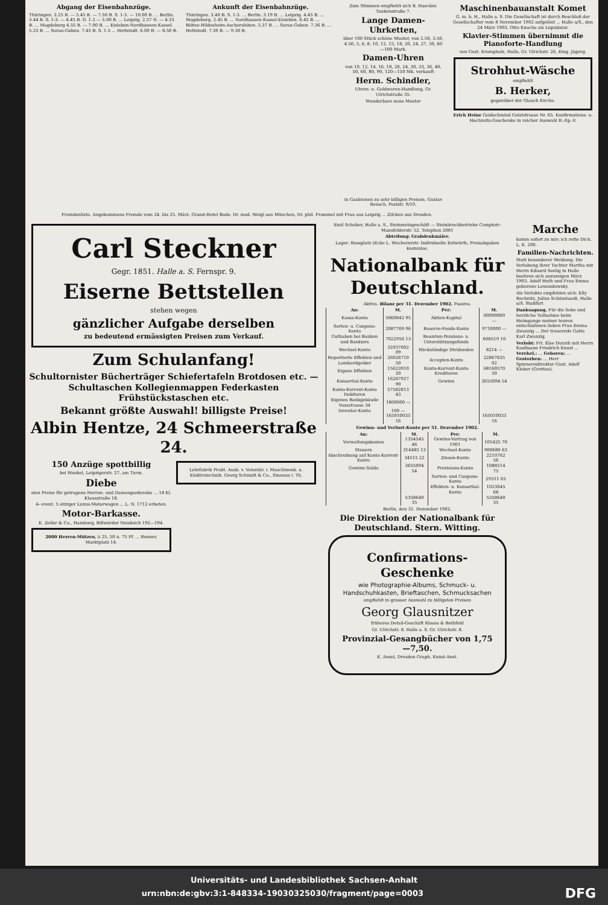Abgang der Eisenbahnzüge.
Thüringen. 3.25 B. — 5.45 B. — 7.50 B. S. 1-3. — 10.00 B. ... Berlin. 3.44 B. S. 1-3. — 4.45 B. D. 1-2 — 5.00 B. ... Leipzig. 2.57 N. — 4.33 B. ... Magdeburg 4.55 B. — 7.00 B. ... Eisleben-Nordhausen-Kassel. 5.25 B. ... Sorau-Guben. 7.45 B. S. 1-3 ... Hettstedt. 6.00 B. — 8.50 B.
Ankunft der Eisenbahnzüge.
Thüringen. 3.40 B. S. 1-3. ... Berlin. 3.19 B. ... Leipzig. 4.45 B. ... Magdeburg. 2.45 B. ... Nordhausen-Kassel-Eisleben. 6.45 B. ... Böhne-Hildesheim-Aschersleben. 5.37 B. ... Sorau-Guben. 7.36 B. ... Hettstedt. 7.30 B. — 9.30 B.
Zum Stimmen empfiehlt sich B. Haecker. Taubenstraße 7.
Lange Damen-Uhrketten,
über 100 Stück schöne Muster, von 2.50, 3.50, 4.50, 5, 6, 8, 10, 12, 15, 18, 20, 24, 27, 30, 60—100 Mark.
Damen-Uhren
von 10, 12, 14, 16, 18, 20, 24, 30, 33, 36, 40, 50, 60, 80, 90, 120—150 Mk. verkauft
Herm. Schindler,
Uhren- u. Goldwaren-Handlung, Gr. Ulrichstraße 35.
Wunderbare neue Muster
in Gaskronen zu sehr billigen Preisen. Gustav Rensch, Poststr. 9/10.
Maschinenbauanstalt Komet
G. m. b. H., Halle a. S. Die Gesellschaft ist durch Beschluß der Gesellschafter vom 8 November 1902 aufgelöst ... Halle a/S., den 24 März 1903. Otto Knoche als Liquidator.
Klavier-Stimmen übernimmt die Pianoforte-Handlung
von Gust. Krompholz, Halle, Gr. Ulrichstr. 26, Eing. Jägerg.
Strohhut-Wäsche
empfiehlt
B. Herker,
gegenüber der Glauch Kirche.
Erich Heine Goldschmied Geiststrasse Nr. 65. Konfirmations- u. Hochzeits-Geschenke in reicher Auswahl R.-Sp.-V.
Fremdenliste. Angekommene Fremde vom 24. bis 25. März. Grand-Hotel Bode. Dr. med. Weigl aus München, Dr. phil. Frommel mit Frau aus Leipzig ... Zilcken aus Dresden.
Carl Steckner
Gegr. 1851. Halle a. S. Fernspr. 9.
Eiserne Bettstellen
stehen wegen
gänzlicher Aufgabe derselben
zu bedeutend ermässigten Preisen zum Verkauf.
Zum Schulanfang!
Schultornister Bücherträger Schiefertafeln Brotdosen etc. — Schultaschen Kollegienmappen Federkasten Frühstückstaschen etc.
Bekannt größte Auswahl! billigste Preise!
Albin Hentze, 24 Schmeerstraße 24.
150 Anzüge spottbillig
bei Wenkel, Leipzigerstr. 27, am Turm.
Diebe
sten Preise für getragene Herren- und Damengarderobe ... 18 Kl. Klausstraße 18.
4- event. 5 sitziger Luxus-Motorwagen ... L. N. 1712 erbeten.
Motor-Barkasse.
E. Zeller & Co., Hamburg, Billwärder Neudeich 192—194.
2000 Herren-Mützen, à 25, 50 u. 75 Pf. ... Renner, Marktplatz 14.
Lehrfabrik Prakt. Ausb. v. Volontär. i. Maschinenb. u. Elektrotechnik. Georg Schmidt & Co., Ilmenau i. Th.
Emil Schober, Halle a. S., Steinmetzgeschäft — Steinbruchbetriebe Comptoir: Mansfelderstr. 52. Telephon 2081
Abteilung: Grabdenkmäler.
Lager: Rossplatz (Ecke L. Wuchererstr. Individuelle Entwürfe, Preisabgaben kostenlos.
Nationalbank für Deutschland.
Aktiva. Bilanz per 31. Dezember 1902. Passiva.
| An: | M. | Per: | M. |
| --- | --- | --- | --- |
| Kassa-Konto | 5660842 95 | Aktien-Kapital | 60000000 — |
| Sorten- u. Coupons-Konto | 2087769 96 | Reserve-Fonds-Konto | 9710000 — |
| Guthaben bei Banken und Bankiers | 7022956 13 | Beamten-Pensions- u. Unterstützungsfonds | 608519 10 |
| Wechsel-Konto | 32937002 09 | Rückständige Dividenden | 8214 — |
| Reportierte Effekten und Lombardgelder | 26026710 50 | Accepten-Konto | 22867635 02 |
| Eigene Effekten | 15623910 20 | Konto-Korrent-Konto Kreditoren | 68160570 50 |
| Konsortial-Konto | 16267927 90 | Gewinn | 3655094 54 |
| Konto-Korrent-Konto Debitoren | 57582813 43 | | |
| Eigenes Bankgebäude Vossstrasse 34 | 1800000 — | | |
| Inventar-Konto | 100 — | | |
| | 165010033 16 | | 165010033 16 |
Gewinn- und Verlust-Konto per 31. Dezember 1902.
| An: | M. | Per: | M. |
| --- | --- | --- | --- |
| Verwaltungskosten | 1354545 46 | Gewinn-Vortrag von 1901 | 105425 70 |
| Steuern | 314485 13 | Wechsel-Konto | 900680 63 |
| Abschreibung auf Konto-Korrent-Konto | 34515 22 | Zinsen-Konto | 2210762 56 |
| Gewinn-Saldo | 3655094 54 | Provisions-Konto | 1088514 75 |
| | | Sorten- und Coupons-Konto | 29311 03 |
| | | Effekten- u. Konsortial-Konto | 1023645 68 |
| | 5358640 35 | | 5358640 35 |
Berlin, den 31. Dezember 1902.
Die Direktion der Nationalbank für Deutschland. Stern. Witting.
Confirmations-Geschenke
wie Photographie-Albums, Schmuck- u. Handschuhkasten, Brieftaschen, Schmucksachen
empfiehlt in grosser Auswahl zu billigsten Preisen
Georg Glausnitzer
früheres Detail-Geschäft Klooss & Bothfeld
Gr. Ulrichstr. 8. Halle a. S. Gr. Ulrichstr. 8.
Provinzial-Gesangbücher von 1,75—7,50.
K. Ansel, Dresden Graph. Kunst-Anst.
Marche
komm sofort zu mir; ich rette Dich. L. K. 200.
Familien-Nachrichten.
Statt besonderer Meldung. Die Verlobung ihrer Tochter Martha mit Herrn Eduard Seelig in Halle beehren sich anzuzeigen März 1903. Adolf Huth und Frau Emma geborene Lewandowsky.
Als Verlobte empfehlen sich: Elly Rechnitz, Julius Schönstaedt, Halle a/S. Staßfurt
Danksagung. Für die liebe und herzliche Teilnahme beim Heimgange meiner teuren entschlafenen lieben Frau Emma Zwanzig ... Der trauernde Gatte Karl Zwanzig.
Verlobt: Frl. Else Durath mit Herrn Kaufmann Friedrich Knust ... Verehel.: ... Geboren: ... Gestorben: ... Herr Spinnereidirektor Gust. Adolf Kleber (Grottau).
Universitäts- und Landesbibliothek Sachsen-Anhalt
urn:nbn:de:gbv:3:1-848334-19030325030/fragment/page=0003 DFG